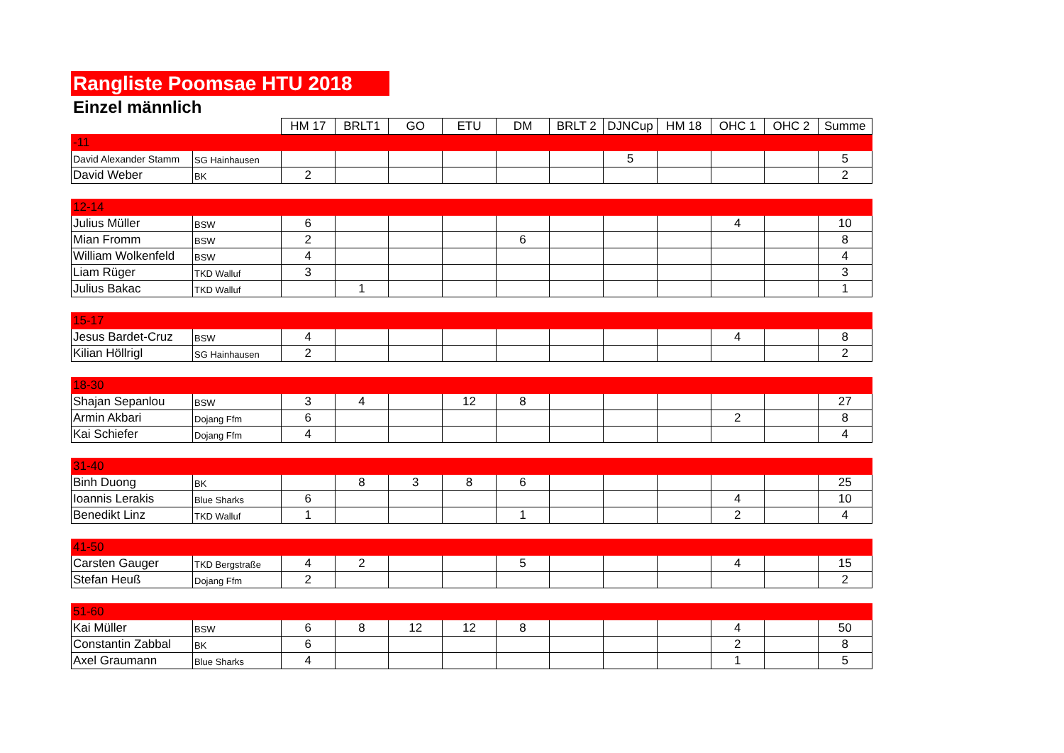Rangliste Poomsae HTU 2018
Einzel männlich
| | | HM 17 | BRLT1 | GO | ETU | DM | BRLT 2 | DJNCup | HM 18 | OHC 1 | OHC 2 | Summe |
| --- | --- | --- | --- | --- | --- | --- | --- | --- | --- | --- | --- | --- |
| -11 | | | | | | | | | | | | |
| David Alexander Stamm | SG Hainhausen | | | | | | | 5 | | | | 5 |
| David Weber | BK | 2 | | | | | | | | | | 2 |
| 12-14 | | | | | | | | | | | | |
| Julius Müller | BSW | 6 | | | | | | | | 4 | | 10 |
| Mian Fromm | BSW | 2 | | | | 6 | | | | | | 8 |
| William Wolkenfeld | BSW | 4 | | | | | | | | | | 4 |
| Liam Rüger | TKD Walluf | 3 | | | | | | | | | | 3 |
| Julius Bakac | TKD Walluf | | 1 | | | | | | | | | 1 |
| 15-17 | | | | | | | | | | | | |
| Jesus Bardet-Cruz | BSW | 4 | | | | | | | | 4 | | 8 |
| Kilian Höllrigl | SG Hainhausen | 2 | | | | | | | | | | 2 |
| 18-30 | | | | | | | | | | | | |
| Shajan Sepanlou | BSW | 3 | 4 | | 12 | 8 | | | | | | 27 |
| Armin Akbari | Dojang Ffm | 6 | | | | | | | | 2 | | 8 |
| Kai Schiefer | Dojang Ffm | 4 | | | | | | | | | | 4 |
| 31-40 | | | | | | | | | | | | |
| Binh Duong | BK | | 8 | 3 | 8 | 6 | | | | | | 25 |
| Ioannis Lerakis | Blue Sharks | 6 | | | | | | | | 4 | | 10 |
| Benedikt Linz | TKD Walluf | 1 | | | | 1 | | | | 2 | | 4 |
| 41-50 | | | | | | | | | | | | |
| Carsten Gauger | TKD Bergstraße | 4 | 2 | | | 5 | | | | 4 | | 15 |
| Stefan Heuß | Dojang Ffm | 2 | | | | | | | | | | 2 |
| 51-60 | | | | | | | | | | | | |
| Kai Müller | BSW | 6 | 8 | 12 | 12 | 8 | | | | 4 | | 50 |
| Constantin Zabbal | BK | 6 | | | | | | | | 2 | | 8 |
| Axel Graumann | Blue Sharks | 4 | | | | | | | | 1 | | 5 |